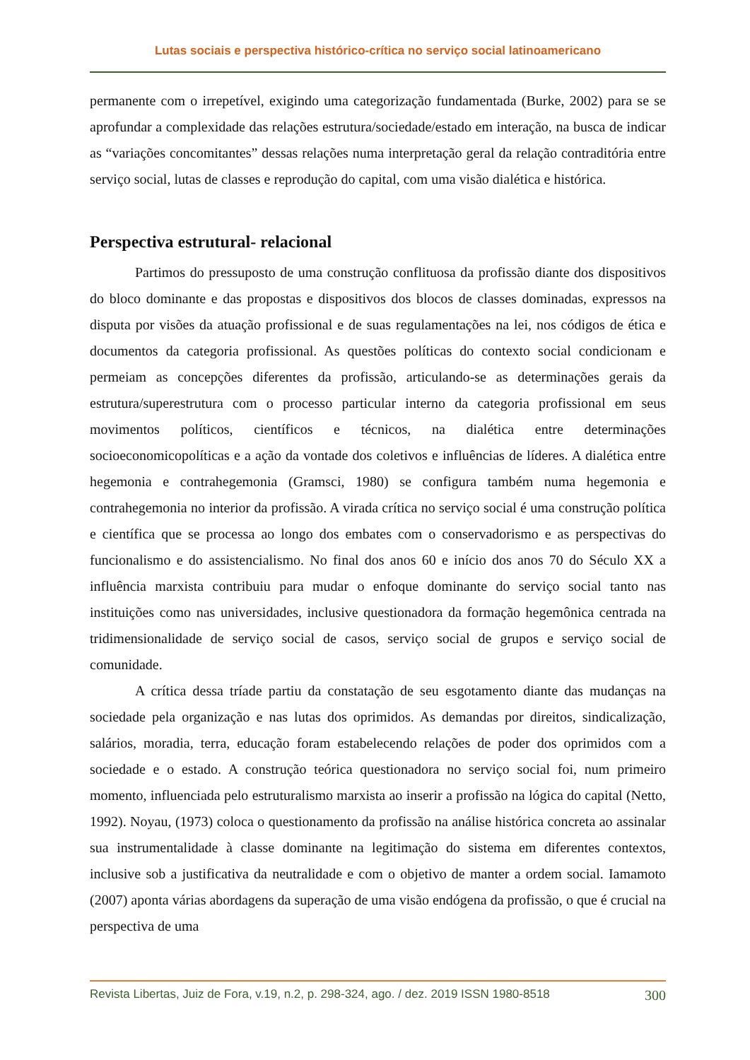Lutas sociais e perspectiva histórico-crítica no serviço social latinoamericano
permanente com o irrepetível, exigindo uma categorização fundamentada (Burke, 2002) para se se aprofundar a complexidade das relações estrutura/sociedade/estado em interação, na busca de indicar as “variações concomitantes” dessas relações numa interpretação geral da relação contraditória entre serviço social, lutas de classes e reprodução do capital, com uma visão dialética e histórica.
Perspectiva estrutural- relacional
Partimos do pressuposto de uma construção conflituosa da profissão diante dos dispositivos do bloco dominante e das propostas e dispositivos dos blocos de classes dominadas, expressos na disputa por visões da atuação profissional e de suas regulamentações na lei, nos códigos de ética e documentos da categoria profissional. As questões políticas do contexto social condicionam e permeiam as concepções diferentes da profissão, articulando-se as determinações gerais da estrutura/superestrutura com o processo particular interno da categoria profissional em seus movimentos políticos, científicos e técnicos, na dialética entre determinações socioeconomicopolíticas e a ação da vontade dos coletivos e influências de líderes. A dialética entre hegemonia e contrahegemonia (Gramsci, 1980) se configura também numa hegemonia e contrahegemonia no interior da profissão. A virada crítica no serviço social é uma construção política e científica que se processa ao longo dos embates com o conservadorismo e as perspectivas do funcionalismo e do assistencialismo. No final dos anos 60 e início dos anos 70 do Século XX a influência marxista contribuiu para mudar o enfoque dominante do serviço social tanto nas instituições como nas universidades, inclusive questionadora da formação hegemônica centrada na tridimensionalidade de serviço social de casos, serviço social de grupos e serviço social de comunidade.
A crítica dessa tríade partiu da constatação de seu esgotamento diante das mudanças na sociedade pela organização e nas lutas dos oprimidos. As demandas por direitos, sindicalização, salários, moradia, terra, educação foram estabelecendo relações de poder dos oprimidos com a sociedade e o estado. A construção teórica questionadora no serviço social foi, num primeiro momento, influenciada pelo estruturalismo marxista ao inserir a profissão na lógica do capital (Netto, 1992). Noyau, (1973) coloca o questionamento da profissão na análise histórica concreta ao assinalar sua instrumentalidade à classe dominante na legitimação do sistema em diferentes contextos, inclusive sob a justificativa da neutralidade e com o objetivo de manter a ordem social. Iamamoto (2007) aponta várias abordagens da superação de uma visão endógena da profissão, o que é crucial na perspectiva de uma
Revista Libertas, Juiz de Fora, v.19, n.2, p. 298-324, ago. / dez. 2019 ISSN 1980-8518 300